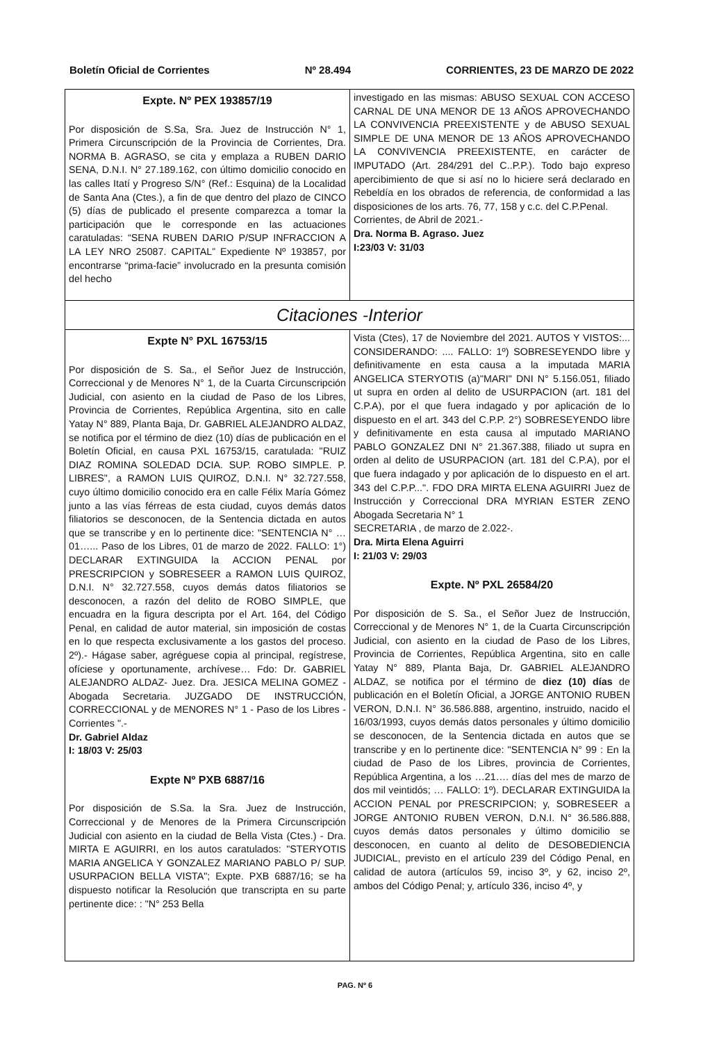Boletín Oficial de Corrientes Nº 28.494 CORRIENTES, 23 DE MARZO DE 2022
Expte. Nº PEX 193857/19
Por disposición de S.Sa, Sra. Juez de Instrucción N° 1, Primera Circunscripción de la Provincia de Corrientes, Dra. NORMA B. AGRASO, se cita y emplaza a RUBEN DARIO SENA, D.N.I. N° 27.189.162, con último domicilio conocido en las calles Itatí y Progreso S/N° (Ref.: Esquina) de la Localidad de Santa Ana (Ctes.), a fin de que dentro del plazo de CINCO (5) días de publicado el presente comparezca a tomar la participación que le corresponde en las actuaciones caratuladas: “SENA RUBEN DARIO P/SUP INFRACCION A LA LEY NRO 25087. CAPITAL” Expediente Nº 193857, por encontrarse “prima-facie” involucrado en la presunta comisión del hecho
investigado en las mismas: ABUSO SEXUAL CON ACCESO CARNAL DE UNA MENOR DE 13 AÑOS APROVECHANDO LA CONVIVENCIA PREEXISTENTE y de ABUSO SEXUAL SIMPLE DE UNA MENOR DE 13 AÑOS APROVECHANDO LA CONVIVENCIA PREEXISTENTE, en carácter de IMPUTADO (Art. 284/291 del C..P.P.). Todo bajo expreso apercibimiento de que si así no lo hiciere será declarado en Rebeldía en los obrados de referencia, de conformidad a las disposiciones de los arts. 76, 77, 158 y c.c. del C.P.Penal.
Corrientes, de Abril de 2021.-
Dra. Norma B. Agraso. Juez
I:23/03 V: 31/03
Citaciones -Interior
Expte N° PXL 16753/15
Por disposición de S. Sa., el Señor Juez de Instrucción, Correccional y de Menores N° 1, de la Cuarta Circunscripción Judicial, con asiento en la ciudad de Paso de los Libres, Provincia de Corrientes, República Argentina, sito en calle Yatay N° 889, Planta Baja, Dr. GABRIEL ALEJANDRO ALDAZ, se notifica por el término de diez (10) días de publicación en el Boletín Oficial, en causa PXL 16753/15, caratulada: "RUIZ DIAZ ROMINA SOLEDAD DCIA. SUP. ROBO SIMPLE. P. LIBRES", a RAMON LUIS QUIROZ, D.N.I. N° 32.727.558, cuyo último domicilio conocido era en calle Félix María Gómez junto a las vías férreas de esta ciudad, cuyos demás datos filiatorios se desconocen, de la Sentencia dictada en autos que se transcribe y en lo pertinente dice: "SENTENCIA N° …01…... Paso de los Libres, 01 de marzo de 2022. FALLO: 1°) DECLARAR EXTINGUIDA la ACCION PENAL por PRESCRIPCION y SOBRESEER a RAMON LUIS QUIROZ, D.N.I. N° 32.727.558, cuyos demás datos filiatorios se desconocen, a razón del delito de ROBO SIMPLE, que encuadra en la figura descripta por el Art. 164, del Código Penal, en calidad de autor material, sin imposición de costas en lo que respecta exclusivamente a los gastos del proceso. 2º).- Hágase saber, agréguese copia al principal, regístrese, ofíciese y oportunamente, archívese… Fdo: Dr. GABRIEL ALEJANDRO ALDAZ- Juez. Dra. JESICA MELINA GOMEZ - Abogada Secretaria. JUZGADO DE INSTRUCCIÓN, CORRECCIONAL y de MENORES N° 1 - Paso de los Libres - Corrientes ".-
Dr. Gabriel Aldaz
I: 18/03 V: 25/03
Expte Nº PXB 6887/16
Por disposición de S.Sa. la Sra. Juez de Instrucción, Correccional y de Menores de la Primera Circunscripción Judicial con asiento en la ciudad de Bella Vista (Ctes.) - Dra. MIRTA E AGUIRRI, en los autos caratulados: "STERYOTIS MARIA ANGELICA Y GONZALEZ MARIANO PABLO P/ SUP. USURPACION BELLA VISTA"; Expte. PXB 6887/16; se ha dispuesto notificar la Resolución que transcripta en su parte pertinente dice: : "N° 253 Bella
Vista (Ctes), 17 de Noviembre del 2021. AUTOS Y VISTOS:... CONSIDERANDO: .... FALLO: 1º) SOBRESEYENDO libre y definitivamente en esta causa a la imputada MARIA ANGELICA STERYOTIS (a)"MARI" DNI N° 5.156.051, filiado ut supra en orden al delito de USURPACION (art. 181 del C.P.A), por el que fuera indagado y por aplicación de lo dispuesto en el art. 343 del C.P.P. 2°) SOBRESEYENDO libre y definitivamente en esta causa al imputado MARIANO PABLO GONZALEZ DNI N° 21.367.388, filiado ut supra en orden al delito de USURPACION (art. 181 del C.P.A), por el que fuera indagado y por aplicación de lo dispuesto en el art. 343 del C.P.P...". FDO DRA MIRTA ELENA AGUIRRI Juez de Instrucción y Correccional DRA MYRIAN ESTER ZENO Abogada Secretaria N° 1
SECRETARIA , de marzo de 2.022-.
Dra. Mirta Elena Aguirri
I: 21/03 V: 29/03
Expte. Nº PXL 26584/20
Por disposición de S. Sa., el Señor Juez de Instrucción, Correccional y de Menores N° 1, de la Cuarta Circunscripción Judicial, con asiento en la ciudad de Paso de los Libres, Provincia de Corrientes, República Argentina, sito en calle Yatay N° 889, Planta Baja, Dr. GABRIEL ALEJANDRO ALDAZ, se notifica por el término de diez (10) días de publicación en el Boletín Oficial, a JORGE ANTONIO RUBEN VERON, D.N.I. N° 36.586.888, argentino, instruido, nacido el 16/03/1993, cuyos demás datos personales y último domicilio se desconocen, de la Sentencia dictada en autos que se transcribe y en lo pertinente dice: "SENTENCIA N° 99 : En la ciudad de Paso de los Libres, provincia de Corrientes, República Argentina, a los …21…. días del mes de marzo de dos mil veintidós; … FALLO: 1º). DECLARAR EXTINGUIDA la ACCION PENAL por PRESCRIPCION; y, SOBRESEER a JORGE ANTONIO RUBEN VERON, D.N.I. N° 36.586.888, cuyos demás datos personales y último domicilio se desconocen, en cuanto al delito de DESOBEDIENCIA JUDICIAL, previsto en el artículo 239 del Código Penal, en calidad de autora (artículos 59, inciso 3º, y 62, inciso 2º, ambos del Código Penal; y, artículo 336, inciso 4º, y
PAG. Nº 6